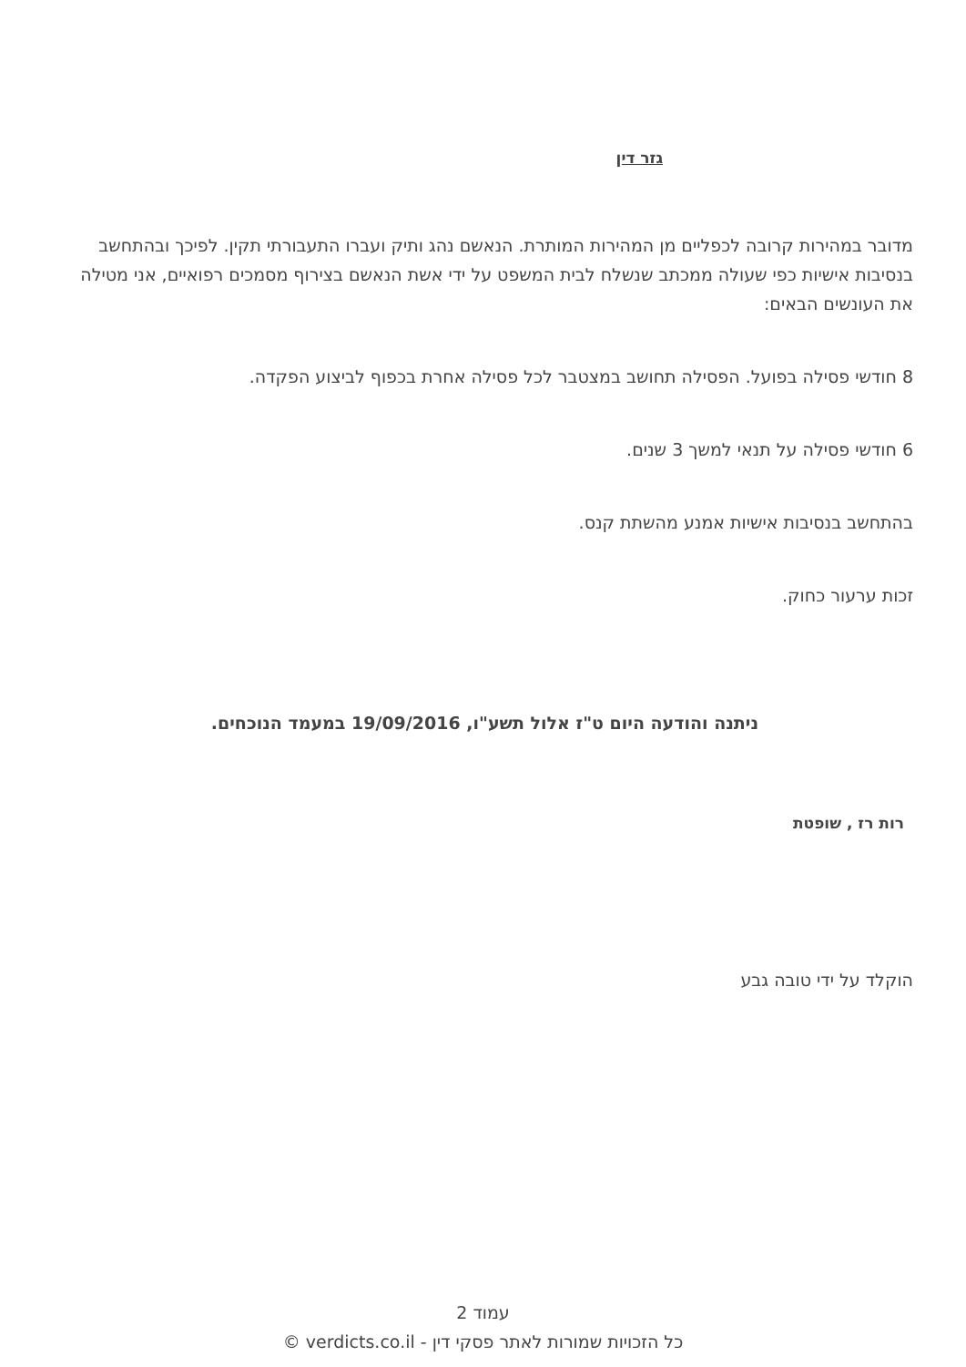גזר דין
מדובר במהירות קרובה לכפליים מן המהירות המותרת. הנאשם נהג ותיק ועברו התעבורתי תקין. לפיכך ובהתחשב בנסיבות אישיות כפי שעולה ממכתב שנשלח לבית המשפט על ידי אשת הנאשם בצירוף מסמכים רפואיים, אני מטילה את העונשים הבאים:
8 חודשי פסילה בפועל. הפסילה תחושב במצטבר לכל פסילה אחרת בכפוף לביצוע הפקדה.
6 חודשי פסילה על תנאי למשך 3 שנים.
בהתחשב בנסיבות אישיות אמנע מהשתת קנס.
זכות ערעור כחוק.
ניתנה והודעה היום ט"ז אלול תשע"ו, 19/09/2016 במעמד הנוכחים.
רות רז , שופטת
הוקלד על ידי טובה גבע
עמוד 2
כל הזכויות שמורות לאתר פסקי דין - verdicts.co.il ©